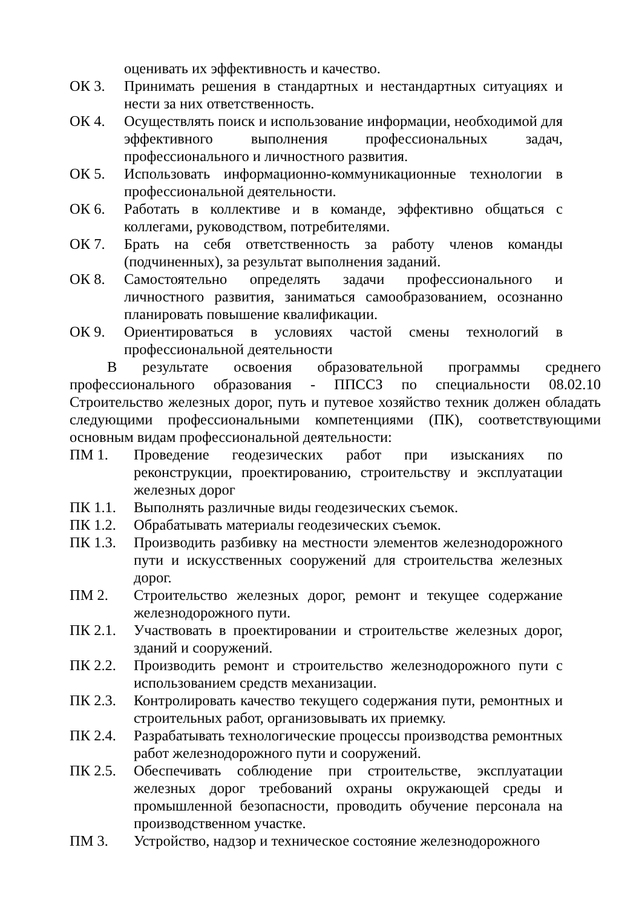оценивать их эффективность и качество.
ОК 3. Принимать решения в стандартных и нестандартных ситуациях и нести за них ответственность.
ОК 4. Осуществлять поиск и использование информации, необходимой для эффективного выполнения профессиональных задач, профессионального и личностного развития.
ОК 5. Использовать информационно-коммуникационные технологии в профессиональной деятельности.
ОК 6. Работать в коллективе и в команде, эффективно общаться с коллегами, руководством, потребителями.
ОК 7. Брать на себя ответственность за работу членов команды (подчиненных), за результат выполнения заданий.
ОК 8. Самостоятельно определять задачи профессионального и личностного развития, заниматься самообразованием, осознанно планировать повышение квалификации.
ОК 9. Ориентироваться в условиях частой смены технологий в профессиональной деятельности
В результате освоения образовательной программы среднего профессионального образования - ППССЗ по специальности 08.02.10 Строительство железных дорог, путь и путевое хозяйство техник должен обладать следующими профессиональными компетенциями (ПК), соответствующими основным видам профессиональной деятельности:
ПМ 1. Проведение геодезических работ при изысканиях по реконструкции, проектированию, строительству и эксплуатации железных дорог
ПК 1.1. Выполнять различные виды геодезических съемок.
ПК 1.2. Обрабатывать материалы геодезических съемок.
ПК 1.3. Производить разбивку на местности элементов железнодорожного пути и искусственных сооружений для строительства железных дорог.
ПМ 2. Строительство железных дорог, ремонт и текущее содержание железнодорожного пути.
ПК 2.1. Участвовать в проектировании и строительстве железных дорог, зданий и сооружений.
ПК 2.2. Производить ремонт и строительство железнодорожного пути с использованием средств механизации.
ПК 2.3. Контролировать качество текущего содержания пути, ремонтных и строительных работ, организовывать их приемку.
ПК 2.4. Разрабатывать технологические процессы производства ремонтных работ железнодорожного пути и сооружений.
ПК 2.5. Обеспечивать соблюдение при строительстве, эксплуатации железных дорог требований охраны окружающей среды и промышленной безопасности, проводить обучение персонала на производственном участке.
ПМ 3. Устройство, надзор и техническое состояние железнодорожного